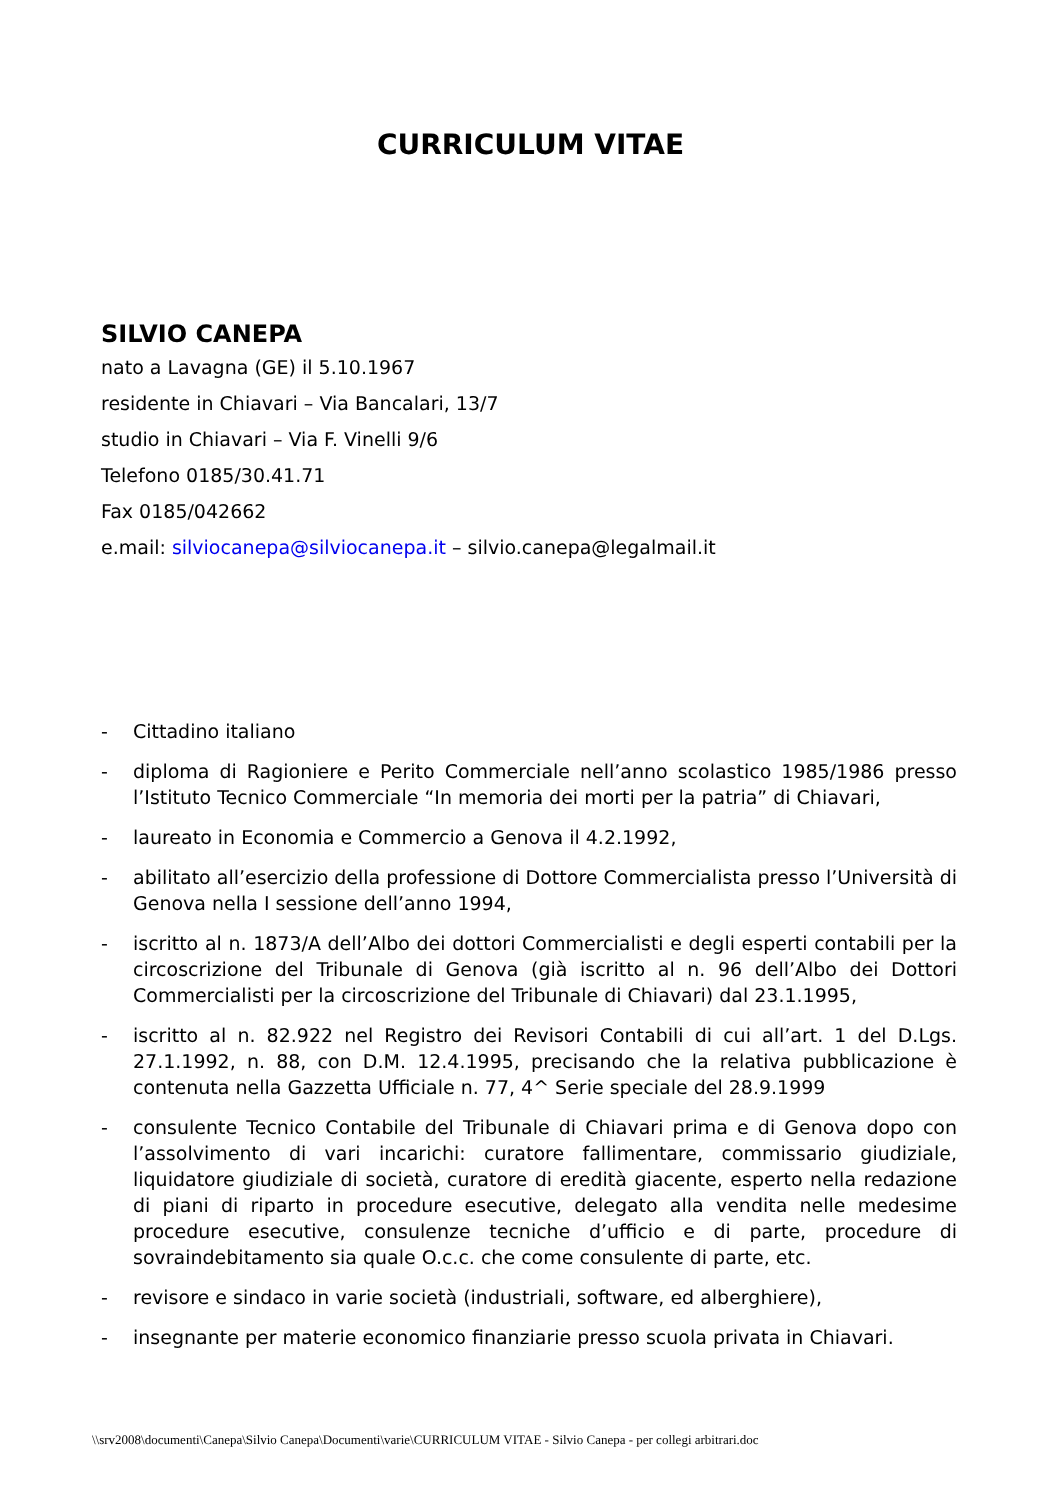CURRICULUM VITAE
SILVIO CANEPA
nato a Lavagna (GE) il 5.10.1967
residente in Chiavari – Via Bancalari, 13/7
studio in Chiavari – Via F. Vinelli 9/6
Telefono 0185/30.41.71
Fax 0185/042662
e.mail: silviocanepa@silviocanepa.it – silvio.canepa@legalmail.it
- Cittadino italiano
- diploma di Ragioniere e Perito Commerciale nell’anno scolastico 1985/1986 presso l’Istituto Tecnico Commerciale “In memoria dei morti per la patria” di Chiavari,
- laureato in Economia e Commercio a Genova il 4.2.1992,
- abilitato all’esercizio della professione di Dottore Commercialista presso l’Università di Genova nella I sessione dell’anno 1994,
- iscritto al n. 1873/A dell’Albo dei dottori Commercialisti e degli esperti contabili per la circoscrizione del Tribunale di Genova (già iscritto al n. 96 dell’Albo dei Dottori Commercialisti per la circoscrizione del Tribunale di Chiavari) dal 23.1.1995,
- iscritto al n. 82.922 nel Registro dei Revisori Contabili di cui all’art. 1 del D.Lgs. 27.1.1992, n. 88, con D.M. 12.4.1995, precisando che la relativa pubblicazione è contenuta nella Gazzetta Ufficiale n. 77, 4^ Serie speciale del 28.9.1999
- consulente Tecnico Contabile del Tribunale di Chiavari prima e di Genova dopo con l’assolvimento di vari incarichi: curatore fallimentare, commissario giudiziale, liquidatore giudiziale di società, curatore di eredità giacente, esperto nella redazione di piani di riparto in procedure esecutive, delegato alla vendita nelle medesime procedure esecutive, consulenze tecniche d’ufficio e di parte, procedure di sovraindebitamento sia quale O.c.c. che come consulente di parte, etc.
- revisore e sindaco in varie società (industriali, software, ed alberghiere),
- insegnante per materie economico finanziarie presso scuola privata in Chiavari.
\\srv2008\documenti\Canepa\Silvio Canepa\Documenti\varie\CURRICULUM VITAE - Silvio Canepa - per collegi arbitrari.doc